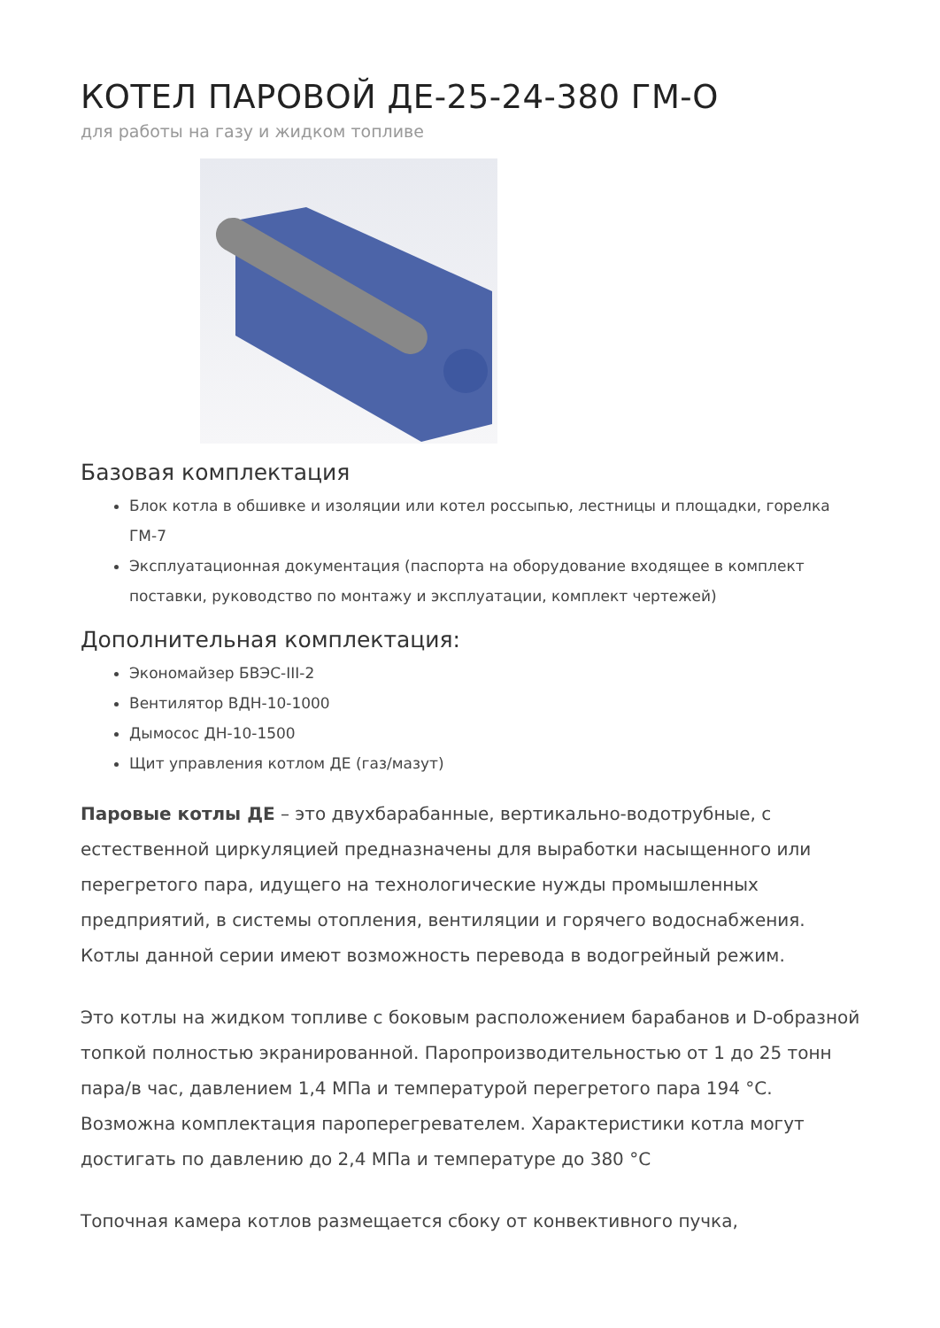КОТЕЛ ПАРОВОЙ ДЕ-25-24-380 ГМ-О
для работы на газу и жидком топливе
Базовая комплектация
Блок котла в обшивке и изоляции или котел россыпью, лестницы и площадки, горелка ГМ-7
Эксплуатационная документация (паспорта на оборудование входящее в комплект поставки, руководство по монтажу и эксплуатации, комплект чертежей)
Дополнительная комплектация:
Экономайзер БВЭС-III-2
Вентилятор ВДН-10-1000
Дымосос ДН-10-1500
Щит управления котлом ДЕ (газ/мазут)
Паровые котлы ДЕ – это двухбарабанные, вертикально-водотрубные, с естественной циркуляцией предназначены для выработки насыщенного или перегретого пара, идущего на технологические нужды промышленных предприятий, в системы отопления, вентиляции и горячего водоснабжения. Котлы данной серии имеют возможность перевода в водогрейный режим.
Это котлы на жидком топливе с боковым расположением барабанов и D-образной топкой полностью экранированной. Паропроизводительностью от 1 до 25 тонн пара/в час, давлением 1,4 МПа и температурой перегретого пара 194 °С. Возможна комплектация пароперегревателем. Характеристики котла могут достигать по давлению до 2,4 МПа и температуре до 380 °С
Топочная камера котлов размещается сбоку от конвективного пучка,